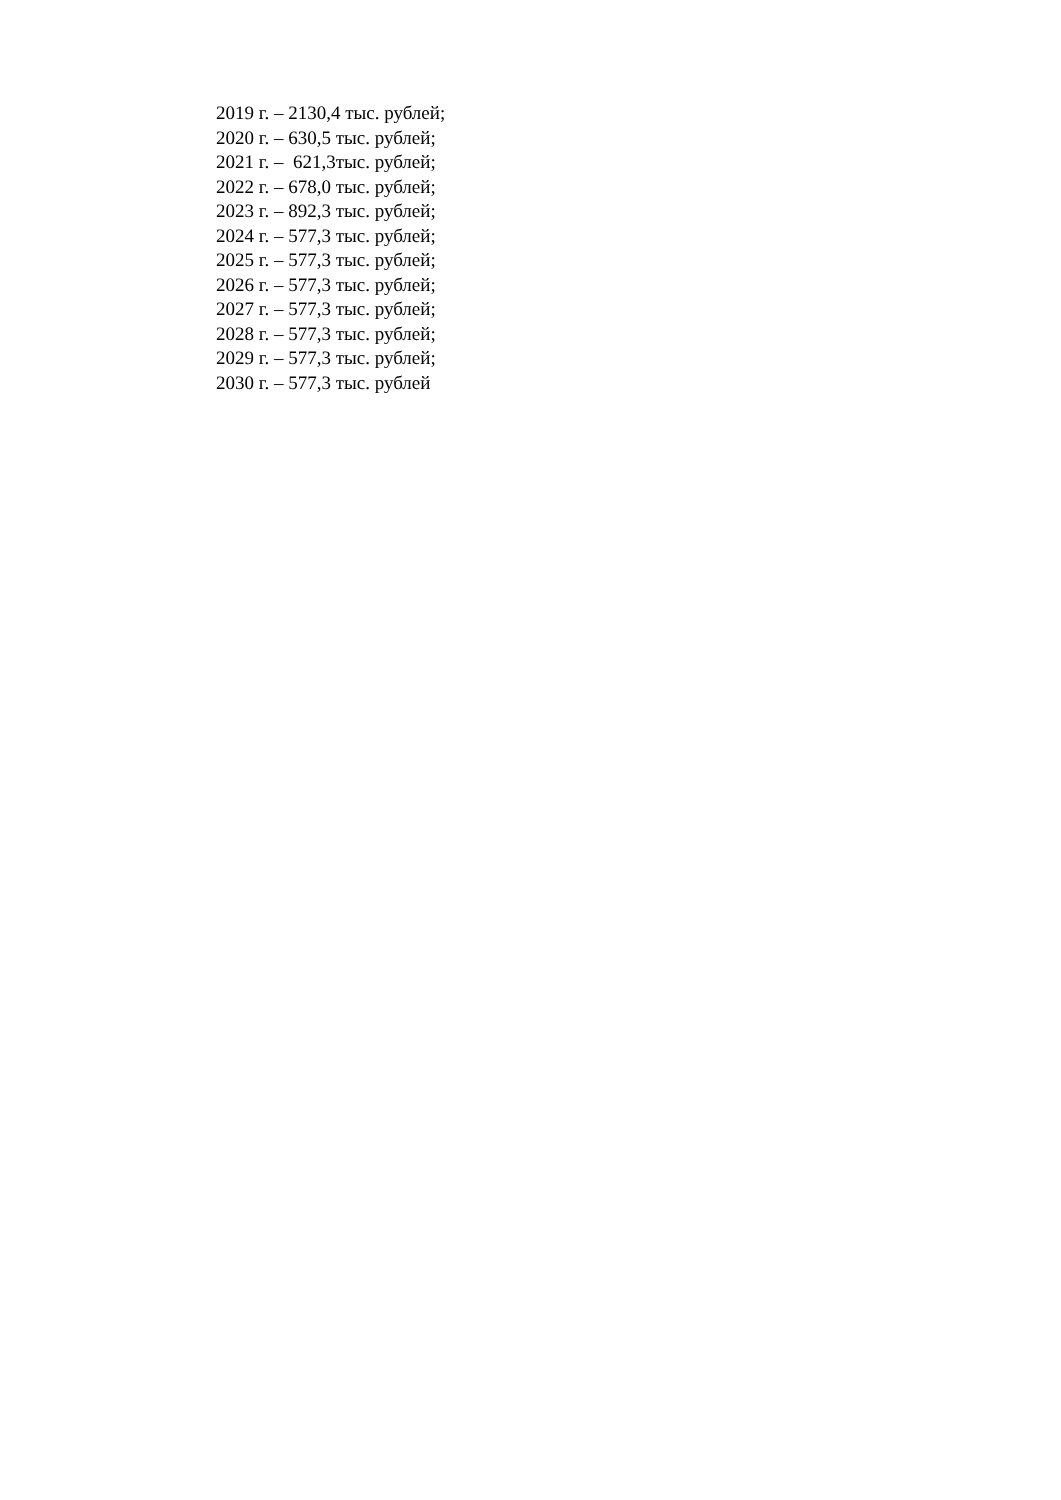2019 г. – 2130,4 тыс. рублей; 2020 г. – 630,5 тыс. рублей; 2021 г. – 621,3тыс. рублей; 2022 г. – 678,0 тыс. рублей; 2023 г. – 892,3 тыс. рублей; 2024 г. – 577,3 тыс. рублей; 2025 г. – 577,3 тыс. рублей; 2026 г. – 577,3 тыс. рублей; 2027 г. – 577,3 тыс. рублей; 2028 г. – 577,3 тыс. рублей; 2029 г. – 577,3 тыс. рублей; 2030 г. – 577,3 тыс. рублей